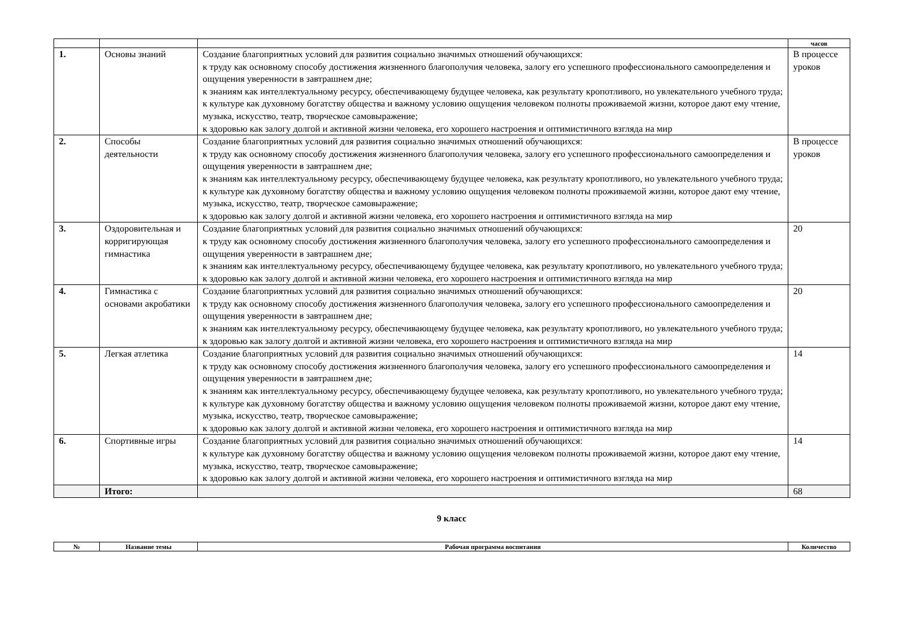| | | | часов |
| --- | --- | --- | --- |
| 1. | Основы знаний | Создание благоприятных условий для развития социально значимых отношений обучающихся: к труду как основному способу достижения жизненного благополучия человека, залогу его успешного профессионального самоопределения и ощущения уверенности в завтрашнем дне; к знаниям как интеллектуальному ресурсу, обеспечивающему будущее человека, как результату кропотливого, но увлекательного учебного труда; к культуре как духовному богатству общества и важному условию ощущения человеком полноты проживаемой жизни, которое дают ему чтение, музыка, искусство, театр, творческое самовыражение; к здоровью как залогу долгой и активной жизни человека, его хорошего настроения и оптимистичного взгляда на мир | В процессе уроков |
| 2. | Способы деятельности | Создание благоприятных условий для развития социально значимых отношений обучающихся: к труду как основному способу достижения жизненного благополучия человека, залогу его успешного профессионального самоопределения и ощущения уверенности в завтрашнем дне; к знаниям как интеллектуальному ресурсу, обеспечивающему будущее человека, как результату кропотливого, но увлекательного учебного труда; к культуре как духовному богатству общества и важному условию ощущения человеком полноты проживаемой жизни, которое дают ему чтение, музыка, искусство, театр, творческое самовыражение; к здоровью как залогу долгой и активной жизни человека, его хорошего настроения и оптимистичного взгляда на мир | В процессе уроков |
| 3. | Оздоровительная и корригирующая гимнастика | Создание благоприятных условий для развития социально значимых отношений обучающихся: к труду как основному способу достижения жизненного благополучия человека, залогу его успешного профессионального самоопределения и ощущения уверенности в завтрашнем дне; к знаниям как интеллектуальному ресурсу, обеспечивающему будущее человека, как результату кропотливого, но увлекательного учебного труда; к здоровью как залогу долгой и активной жизни человека, его хорошего настроения и оптимистичного взгляда на мир | 20 |
| 4. | Гимнастика с основами акробатики | Создание благоприятных условий для развития социально значимых отношений обучающихся: к труду как основному способу достижения жизненного благополучия человека, залогу его успешного профессионального самоопределения и ощущения уверенности в завтрашнем дне; к знаниям как интеллектуальному ресурсу, обеспечивающему будущее человека, как результату кропотливого, но увлекательного учебного труда; к здоровью как залогу долгой и активной жизни человека, его хорошего настроения и оптимистичного взгляда на мир | 20 |
| 5. | Легкая атлетика | Создание благоприятных условий для развития социально значимых отношений обучающихся: к труду как основному способу достижения жизненного благополучия человека, залогу его успешного профессионального самоопределения и ощущения уверенности в завтрашнем дне; к знаниям как интеллектуальному ресурсу, обеспечивающему будущее человека, как результату кропотливого, но увлекательного учебного труда; к культуре как духовному богатству общества и важному условию ощущения человеком полноты проживаемой жизни, которое дают ему чтение, музыка, искусство, театр, творческое самовыражение; к здоровью как залогу долгой и активной жизни человека, его хорошего настроения и оптимистичного взгляда на мир | 14 |
| 6. | Спортивные игры | Создание благоприятных условий для развития социально значимых отношений обучающихся: к культуре как духовному богатству общества и важному условию ощущения человеком полноты проживаемой жизни, которое дают ему чтение, музыка, искусство, театр, творческое самовыражение; к здоровью как залогу долгой и активной жизни человека, его хорошего настроения и оптимистичного взгляда на мир | 14 |
| | Итого: | | 68 |
9 класс
| № | Название темы | Рабочая программа воспитания | Количество |
| --- | --- | --- | --- |